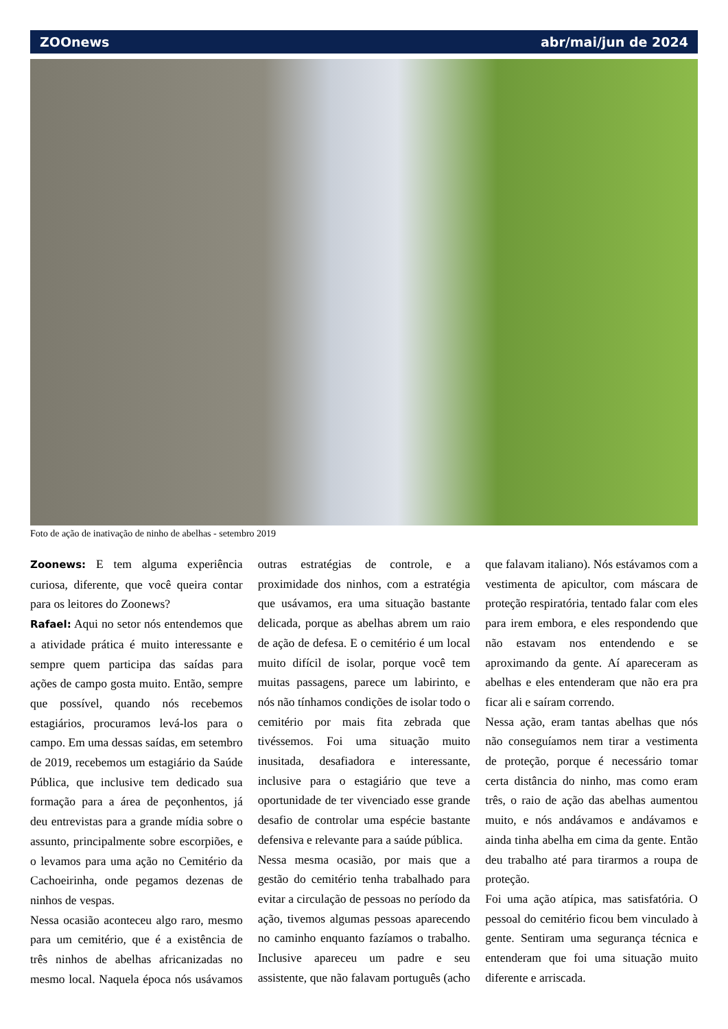ZOOnews abr/mai/jun de 2024
Foto de ação de inativação de ninho de abelhas - setembro 2019
Zoonews: E tem alguma experiência curiosa, diferente, que você queira contar para os leitores do Zoonews?
Rafael: Aqui no setor nós entendemos que a atividade prática é muito interessante e sempre quem participa das saídas para ações de campo gosta muito. Então, sempre que possível, quando nós recebemos estagiários, procuramos levá-los para o campo. Em uma dessas saídas, em setembro de 2019, recebemos um estagiário da Saúde Pública, que inclusive tem dedicado sua formação para a área de peçonhentos, já deu entrevistas para a grande mídia sobre o assunto, principalmente sobre escorpiões, e o levamos para uma ação no Cemitério da Cachoeirinha, onde pegamos dezenas de ninhos de vespas.
Nessa ocasião aconteceu algo raro, mesmo para um cemitério, que é a existência de três ninhos de abelhas africanizadas no mesmo local. Naquela época nós usávamos outras estratégias de controle, e a proximidade dos ninhos, com a estratégia que usávamos, era uma situação bastante delicada, porque as abelhas abrem um raio de ação de defesa. E o cemitério é um local muito difícil de isolar, porque você tem muitas passagens, parece um labirinto, e nós não tínhamos condições de isolar todo o cemitério por mais fita zebrada que tivéssemos. Foi uma situação muito inusitada, desafiadora e interessante, inclusive para o estagiário que teve a oportunidade de ter vivenciado esse grande desafio de controlar uma espécie bastante defensiva e relevante para a saúde pública.
Nessa mesma ocasião, por mais que a gestão do cemitério tenha trabalhado para evitar a circulação de pessoas no período da ação, tivemos algumas pessoas aparecendo no caminho enquanto fazíamos o trabalho. Inclusive apareceu um padre e seu assistente, que não falavam português (acho que falavam italiano). Nós estávamos com a vestimenta de apicultor, com máscara de proteção respiratória, tentado falar com eles para irem embora, e eles respondendo que não estavam nos entendendo e se aproximando da gente. Aí apareceram as abelhas e eles entenderam que não era pra ficar ali e saíram correndo.
Nessa ação, eram tantas abelhas que nós não conseguíamos nem tirar a vestimenta de proteção, porque é necessário tomar certa distância do ninho, mas como eram três, o raio de ação das abelhas aumentou muito, e nós andávamos e andávamos e ainda tinha abelha em cima da gente. Então deu trabalho até para tirarmos a roupa de proteção.
Foi uma ação atípica, mas satisfatória. O pessoal do cemitério ficou bem vinculado à gente. Sentiram uma segurança técnica e entenderam que foi uma situação muito diferente e arriscada.